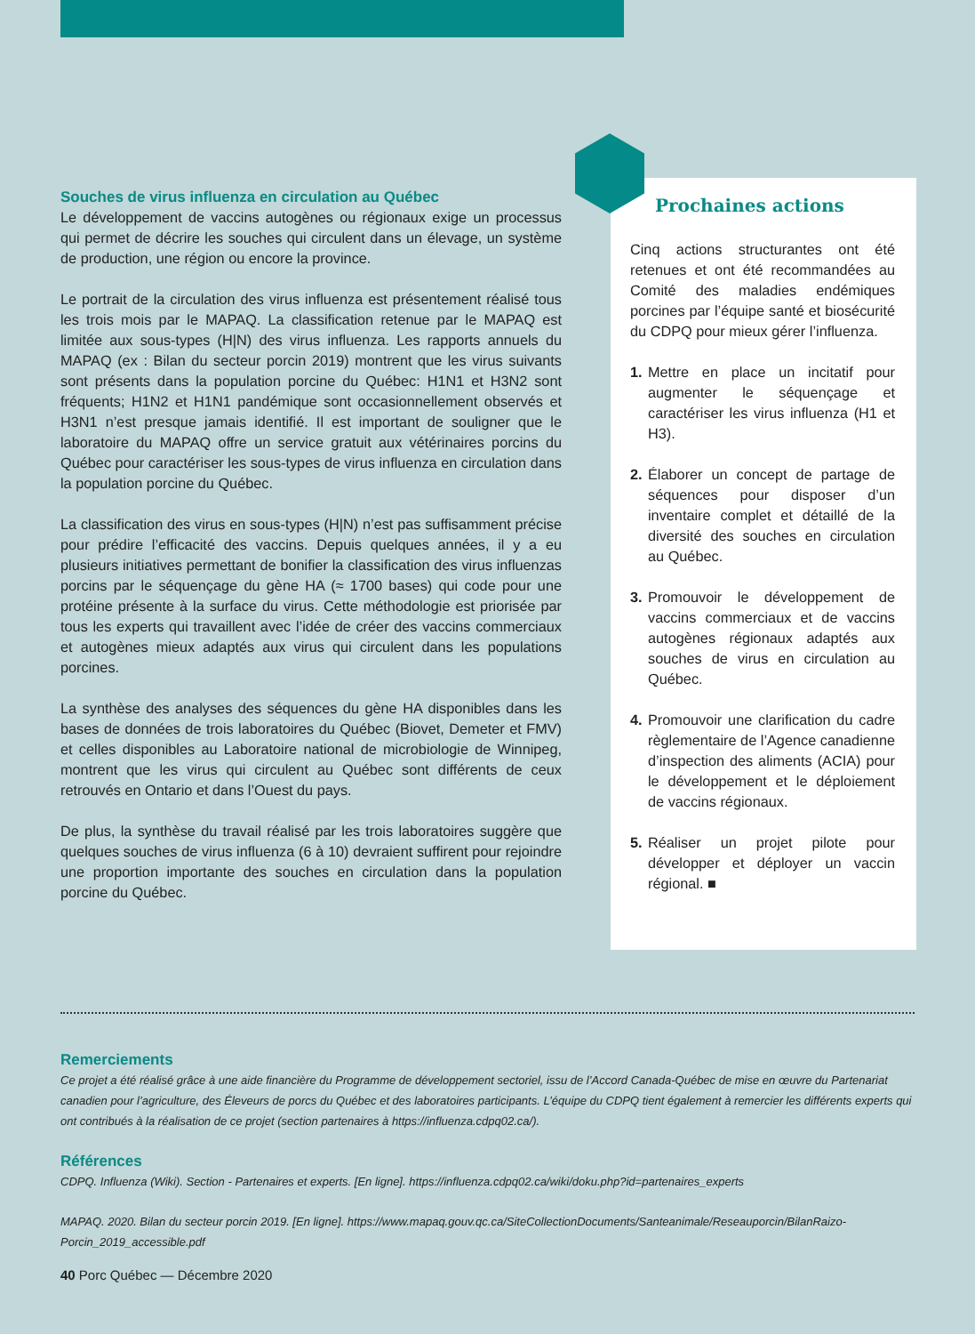Souches de virus influenza en circulation au Québec
Le développement de vaccins autogènes ou régionaux exige un processus qui permet de décrire les souches qui circulent dans un élevage, un système de production, une région ou encore la province.
Le portrait de la circulation des virus influenza est présentement réalisé tous les trois mois par le MAPAQ. La classification retenue par le MAPAQ est limitée aux sous-types (H|N) des virus influenza. Les rapports annuels du MAPAQ (ex : Bilan du secteur porcin 2019) montrent que les virus suivants sont présents dans la population porcine du Québec: H1N1 et H3N2 sont fréquents; H1N2 et H1N1 pandémique sont occasionnellement observés et H3N1 n’est presque jamais identifié. Il est important de souligner que le laboratoire du MAPAQ offre un service gratuit aux vétérinaires porcins du Québec pour caractériser les sous-types de virus influenza en circulation dans la population porcine du Québec.
La classification des virus en sous-types (H|N) n’est pas suffisamment précise pour prédire l’efficacité des vaccins. Depuis quelques années, il y a eu plusieurs initiatives permettant de bonifier la classification des virus influenzas porcins par le séquençage du gène HA (≈ 1700 bases) qui code pour une protéine présente à la surface du virus. Cette méthodologie est priorisée par tous les experts qui travaillent avec l’idée de créer des vaccins commerciaux et autogènes mieux adaptés aux virus qui circulent dans les populations porcines.
La synthèse des analyses des séquences du gène HA disponibles dans les bases de données de trois laboratoires du Québec (Biovet, Demeter et FMV) et celles disponibles au Laboratoire national de microbiologie de Winnipeg, montrent que les virus qui circulent au Québec sont différents de ceux retrouvés en Ontario et dans l’Ouest du pays.
De plus, la synthèse du travail réalisé par les trois laboratoires suggère que quelques souches de virus influenza (6 à 10) devraient suffirent pour rejoindre une proportion importante des souches en circulation dans la population porcine du Québec.
Prochaines actions
Cinq actions structurantes ont été retenues et ont été recommandées au Comité des maladies endémiques porcines par l’équipe santé et biosécurité du CDPQ pour mieux gérer l’influenza.
1. Mettre en place un incitatif pour augmenter le séquençage et caractériser les virus influenza (H1 et H3).
2. Élaborer un concept de partage de séquences pour disposer d’un inventaire complet et détaillé de la diversité des souches en circulation au Québec.
3. Promouvoir le développement de vaccins commerciaux et de vaccins autogènes régionaux adaptés aux souches de virus en circulation au Québec.
4. Promouvoir une clarification du cadre règlementaire de l’Agence canadienne d’inspection des aliments (ACIA) pour le développement et le déploiement de vaccins régionaux.
5. Réaliser un projet pilote pour développer et déployer un vaccin régional. ■
Remerciements
Ce projet a été réalisé grâce à une aide financière du Programme de développement sectoriel, issu de l’Accord Canada-Québec de mise en œuvre du Partenariat canadien pour l’agriculture, des Éleveurs de porcs du Québec et des laboratoires participants. L’équipe du CDPQ tient également à remercier les différents experts qui ont contribués à la réalisation de ce projet (section partenaires à https://influenza.cdpq02.ca/).
Références
CDPQ. Influenza (Wiki). Section - Partenaires et experts. [En ligne]. https://influenza.cdpq02.ca/wiki/doku.php?id=partenaires_experts
MAPAQ. 2020. Bilan du secteur porcin 2019. [En ligne]. https://www.mapaq.gouv.qc.ca/SiteCollectionDocuments/Santeanimale/Reseauporcin/BilanRaizo-Porcin_2019_accessible.pdf
40 Porc Québec — Décembre 2020